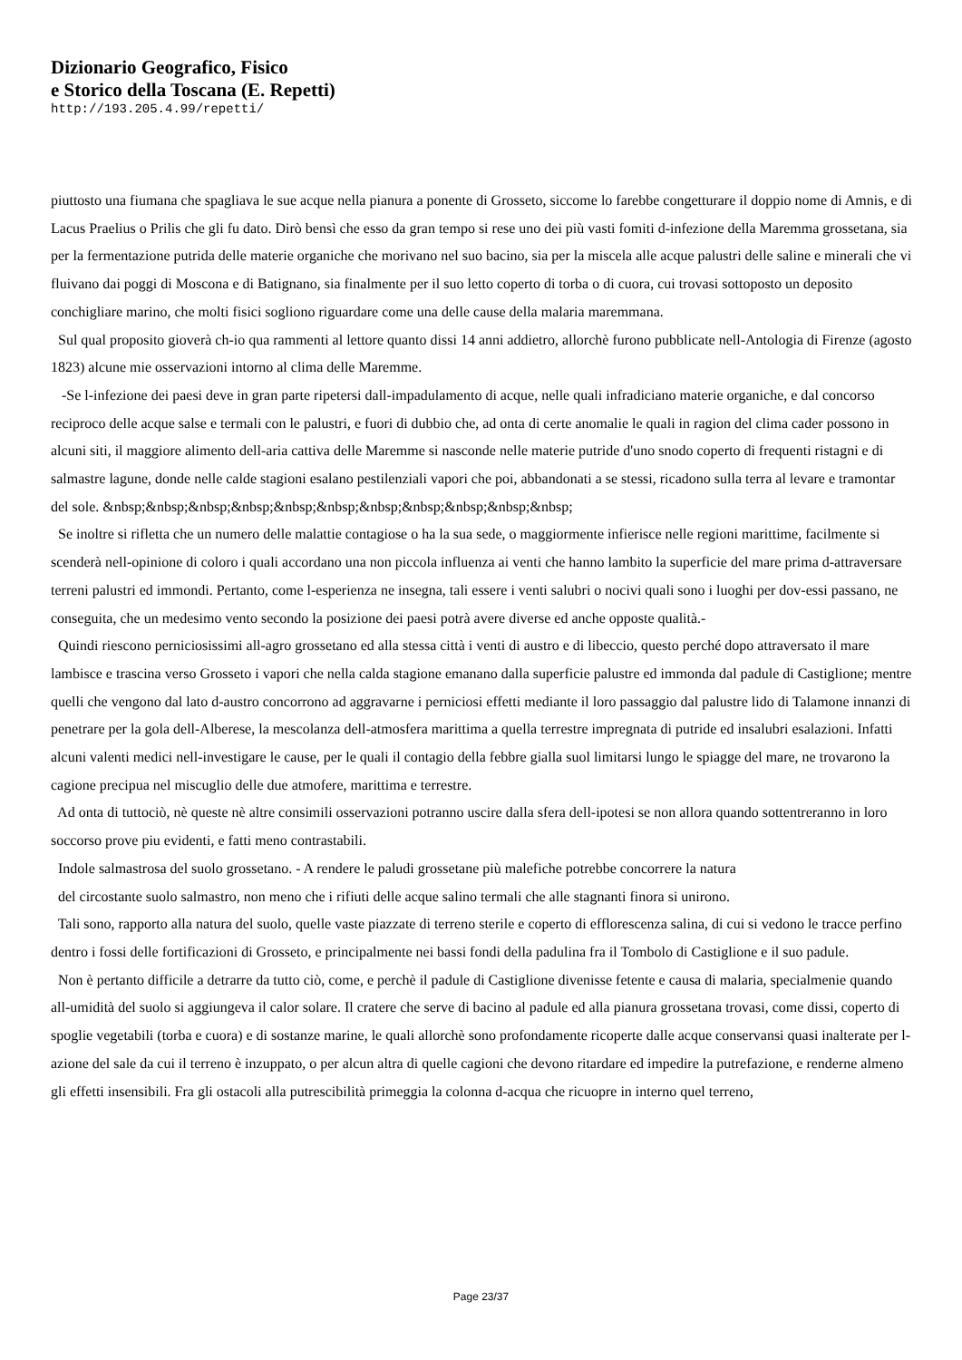Dizionario Geografico, Fisico
e Storico della Toscana (E. Repetti)
http://193.205.4.99/repetti/
piuttosto una fiumana che spagliava le sue acque nella pianura a ponente di Grosseto, siccome lo farebbe congetturare il doppio nome di Amnis, e di Lacus Praelius o Prilis che gli fu dato. Dirò bensì che esso da gran tempo si rese uno dei più vasti fomiti d-infezione della Maremma grossetana, sia per la fermentazione putrida delle materie organiche che morivano nel suo bacino, sia per la miscela alle acque palustri delle saline e minerali che vi fluivano dai poggi di Moscona e di Batignano, sia finalmente per il suo letto coperto di torba o di cuora, cui trovasi sottoposto un deposito conchigliare marino, che molti fisici sogliono riguardare come una delle cause della malaria maremmana.
Sul qual proposito gioverà ch-io qua rammenti al lettore quanto dissi 14 anni addietro, allorchè furono pubblicate nell-Antologia di Firenze (agosto 1823) alcune mie osservazioni intorno al clima delle Maremme.
-Se l-infezione dei paesi deve in gran parte ripetersi dall-impadulamento di acque, nelle quali infradiciano materie organiche, e dal concorso reciproco delle acque salse e termali con le palustri, e fuori di dubbio che, ad onta di certe anomalie le quali in ragion del clima cader possono in alcuni siti, il maggiore alimento dell-aria cattiva delle Maremme si nasconde nelle materie putride d'uno snodo coperto di frequenti ristagni e di salmastre lagune, donde nelle calde stagioni esalano pestilenziali vapori che poi, abbandonati a se stessi, ricadono sulla terra al levare e tramontar del sole. &nbsp;&nbsp;&nbsp;&nbsp;&nbsp;&nbsp;&nbsp;&nbsp;&nbsp;&nbsp;&nbsp;
Se inoltre si rifletta che un numero delle malattie contagiose o ha la sua sede, o maggiormente infierisce nelle regioni marittime, facilmente si scenderà nell-opinione di coloro i quali accordano una non piccola influenza ai venti che hanno lambito la superficie del mare prima d-attraversare terreni palustri ed immondi. Pertanto, come l-esperienza ne insegna, tali essere i venti salubri o nocivi quali sono i luoghi per dov-essi passano, ne conseguita, che un medesimo vento secondo la posizione dei paesi potrà avere diverse ed anche opposte qualità.-
Quindi riescono perniciosissimi all-agro grossetano ed alla stessa città i venti di austro e di libeccio, questo perché dopo attraversato il mare lambisce e trascina verso Grosseto i vapori che nella calda stagione emanano dalla superficie palustre ed immonda dal padule di Castiglione; mentre quelli che vengono dal lato d-austro concorrono ad aggravarne i perniciosi effetti mediante il loro passaggio dal palustre lido di Talamone innanzi di penetrare per la gola dell-Alberese, la mescolanza dell-atmosfera marittima a quella terrestre impregnata di putride ed insalubri esalazioni. Infatti alcuni valenti medici nell-investigare le cause, per le quali il contagio della febbre gialla suol limitarsi lungo le spiagge del mare, ne trovarono la cagione precipua nel miscuglio delle due atmofere, marittima e terrestre.
Ad onta di tuttociò, nè queste nè altre consimili osservazioni potranno uscire dalla sfera dell-ipotesi se non allora quando sottentreranno in loro soccorso prove piu evidenti, e fatti meno contrastabili.
Indole salmastrosa del suolo grossetano. - A rendere le paludi grossetane più malefiche potrebbe concorrere la natura
del circostante suolo salmastro, non meno che i rifiuti delle acque salino termali che alle stagnanti finora si unirono.
Tali sono, rapporto alla natura del suolo, quelle vaste piazzate di terreno sterile e coperto di efflorescenza salina, di cui si vedono le tracce perfino dentro i fossi delle fortificazioni di Grosseto, e principalmente nei bassi fondi della padulina fra il Tombolo di Castiglione e il suo padule.
Non è pertanto difficile a detrarre da tutto ciò, come, e perchè il padule di Castiglione divenisse fetente e causa di malaria, specialmenie quando all-umidità del suolo si aggiungeva il calor solare. Il cratere che serve di bacino al padule ed alla pianura grossetana trovasi, come dissi, coperto di spoglie vegetabili (torba e cuora) e di sostanze marine, le quali allorchè sono profondamente ricoperte dalle acque conservansi quasi inalterate per l-azione del sale da cui il terreno è inzuppato, o per alcun altra di quelle cagioni che devono ritardare ed impedire la putrefazione, e renderne almeno gli effetti insensibili. Fra gli ostacoli alla putrescibilità primeggia la colonna d-acqua che ricuopre in interno quel terreno,
Page 23/37